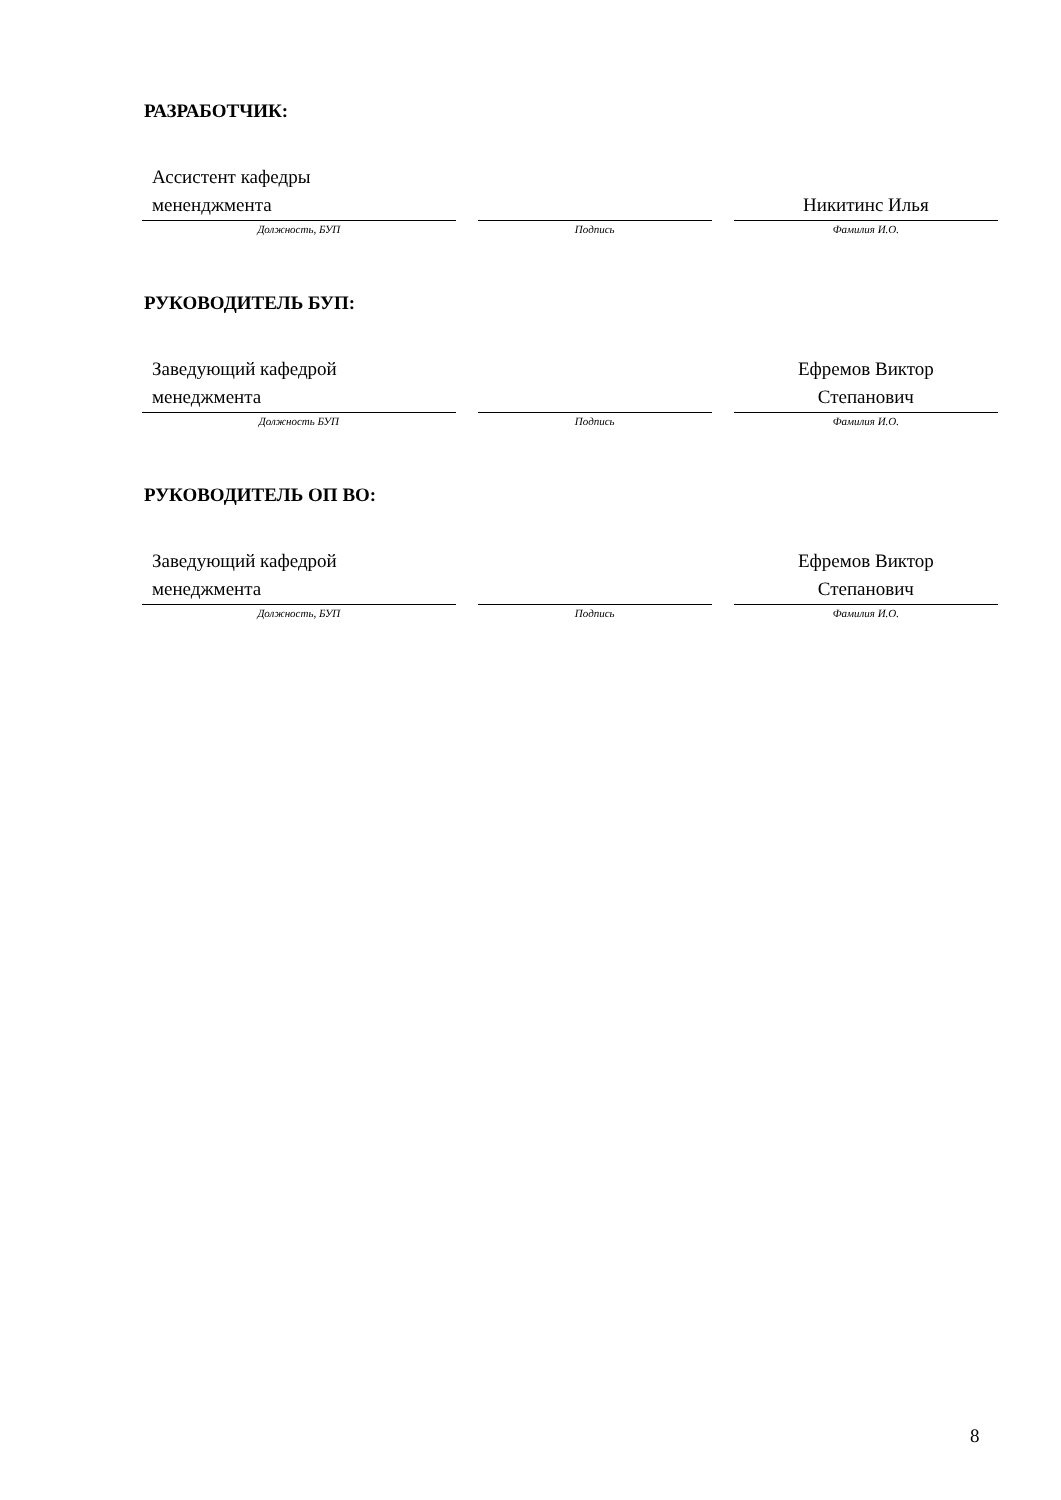РАЗРАБОТЧИК:
| Ассистент кафедры мененджмента | | Никитинс Илья |
| Должность, БУП | Подпись | Фамилия И.О. |
РУКОВОДИТЕЛЬ БУП:
| Заведующий кафедрой менеджмента | | Ефремов Виктор Степанович |
| Должность БУП | Подпись | Фамилия И.О. |
РУКОВОДИТЕЛЬ ОП ВО:
| Заведующий кафедрой менеджмента | | Ефремов Виктор Степанович |
| Должность, БУП | Подпись | Фамилия И.О. |
8